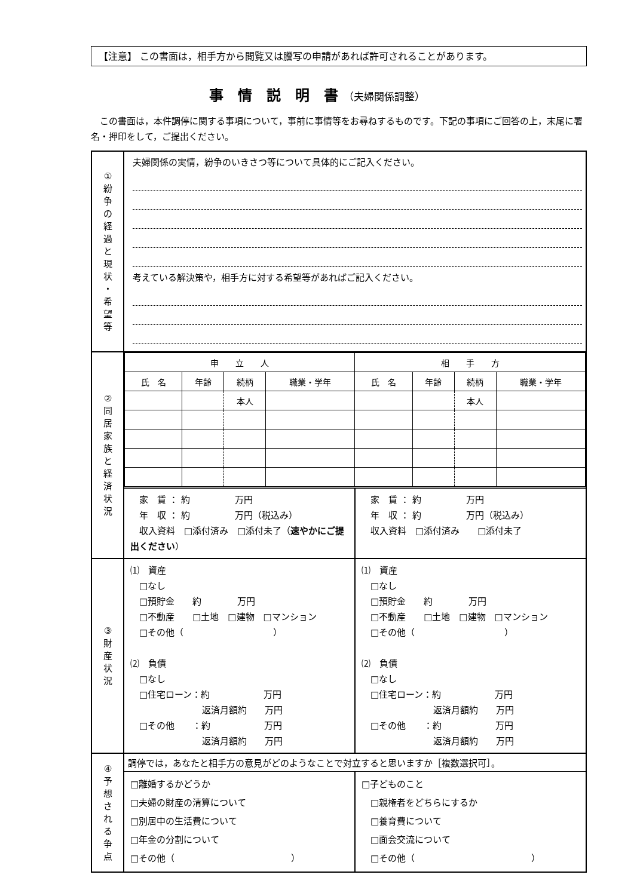【注意】 この書面は，相手方から閲覧又は謄写の申請があれば許可されることがあります。
事　情　説　明　書 （夫婦関係調整）
　この書面は，本件調停に関する事項について，事前に事情等をお尋ねするものです。下記の事項にご回答の上，末尾に署名・押印をして，ご提出ください。
| ① 紛 争 の 経 過 と 現 状 ・ 希 望 等 | 夫婦関係の実情，紛争のいきさつ等について具体的にご記入ください。 考えている解決策や，相手方に対する希望等があればご記入ください。 |
| ② 同 居 家 族 と 経 済 状 況 | / 申 立 人 / / / / 相 手 方 / / / / / --- / --- / --- / --- / --- / --- / --- / --- / / 氏 名 / 年齢 / 続柄 / 職業・学年 / 氏 名 / 年齢 / 続柄 / 職業・学年 / / / / 本人 / / / / 本人 / / 家 賃 ： 約 万円 年 収 ： 約 万円（税込み） 収入資料 □添付済み □添付未了（ 速やかにご提出ください ） 家 賃 ： 約 万円 年 収 ： 約 万円（税込み） 収入資料 □添付済み □添付未了 |
| ③ 財 産 状 況 | ⑴ 資産 □なし □預貯金 約 万円 □不動産 □土地 □建物 □マンション □その他（ ） ⑵ 負債 □なし □住宅ローン：約 万円 返済月額約 万円 □その他 ：約 万円 返済月額約 万円 ⑴ 資産 □なし □預貯金 約 万円 □不動産 □土地 □建物 □マンション □その他（ ） ⑵ 負債 □なし □住宅ローン：約 万円 返済月額約 万円 □その他 ：約 万円 返済月額約 万円 |
| ④ 予 想 さ れ る 争 点 | 調停では，あなたと相手方の意見がどのようなことで対立すると思いますか［複数選択可］。 □離婚するかどうか □夫婦の財産の清算について □別居中の生活費について □年金の分割について □その他（ ） □子どものこと □親権者をどちらにするか □養育費について □面会交流について □その他（ ） |